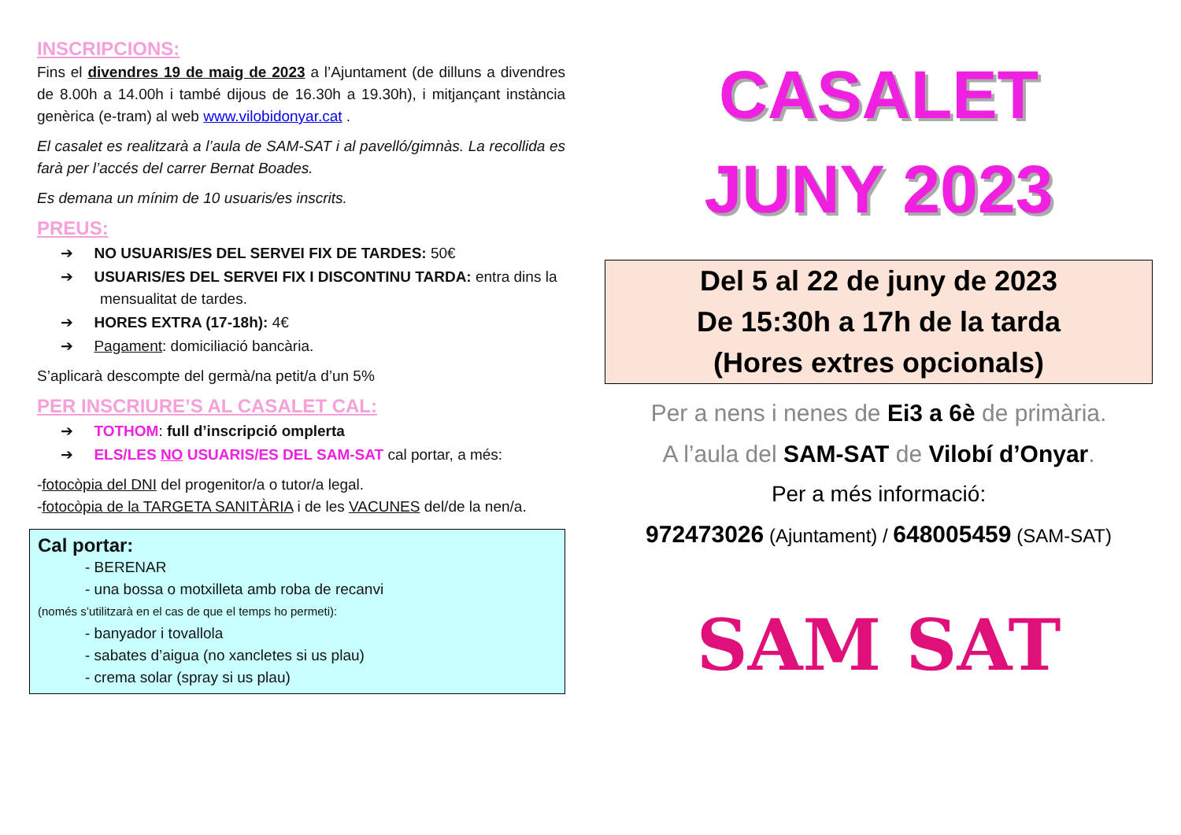INSCRIPCIONS:
Fins el divendres 19 de maig de 2023 a l’Ajuntament (de dilluns a divendres de 8.00h a 14.00h i també dijous de 16.30h a 19.30h), i mitjançant instància genèrica (e-tram) al web www.vilobidonyar.cat .
El casalet es realitzarà a l’aula de SAM-SAT i al pavelló/gimnàs. La recollida es farà per l’accés del carrer Bernat Boades.
Es demana un mínim de 10 usuaris/es inscrits.
PREUS:
➔ NO USUARIS/ES DEL SERVEI FIX DE TARDES: 50€
➔ USUARIS/ES DEL SERVEI FIX I DISCONTINU TARDA: entra dins la mensualitat de tardes.
➔ HORES EXTRA (17-18h): 4€
➔ Pagament: domiciliació bancària.
S’aplicarà descompte del germà/na petit/a d’un 5%
PER INSCRIURE’S AL CASALET CAL:
➔ TOTHOM: full d’inscripció omplerta
➔ ELS/LES NO USUARIS/ES DEL SAM-SAT cal portar, a més:
-fotocòpia del DNI del progenitor/a o tutor/a legal.
-fotocòpia de la TARGETA SANITÀRIA i de les VACUNES del/de la nen/a.
Cal portar:
- BERENAR
- una bossa o motxilleta amb roba de recanvi
(només s’utilitzarà en el cas de que el temps ho permeti):
- banyador i tovallola
- sabates d’aigua (no xancletes si us plau)
- crema solar (spray si us plau)
CASALET
JUNY 2023
Del 5 al 22 de juny de 2023
De 15:30h a 17h de la tarda
(Hores extres opcionals)
Per a nens i nenes de Ei3 a 6è de primària.
A l’aula del SAM-SAT de Vilobí d’Onyar.
Per a més informació:
972473026 (Ajuntament) / 648005459 (SAM-SAT)
SAM SAT